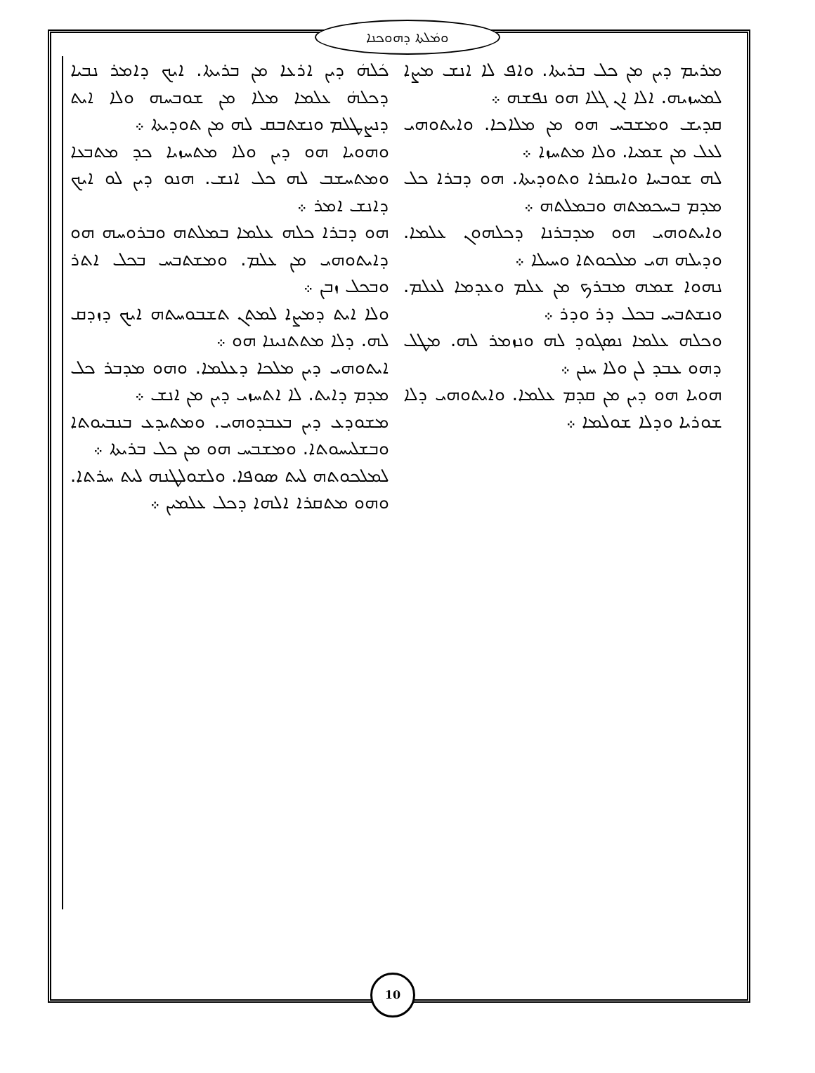ܘܡܿܠܬܐ ܕܗܘܟܢܐ
ܟܿܠܗܿ ܕܝܢ ܐܪܥܐ ܡܢ ܒܪܝܬܐ. ܐܝܟ ܕܐܡܪ ܢܒܝܐ ܕܟܠܗܿ ܥܠܡܐ ܡܠܐ ܡܢ ܫܘܒܚܗ ܘܠܐ ܐܝܬ ܕܢܨܛܠܡ ܘܢܫܬܒܩ ܠܗ ܡܢ ܬܘܕܝܬܐ ܀
ܘܗܘܝܐ ܗܘ ܕܝܢ ܘܠܐ ܡܬܚܙܝܐ ܟܕ ܡܬܒܥܐ ܘܡܬܚܫܒ ܠܗ ܟܠ ܐܢܫ. ܗܢܘ ܕܝܢ ܠܘ ܐܝܟ ܕܐܢܫ ܐܡܪ ܀
ܗܘ ܕܒܪܐ ܟܠܗ ܥܠܡܐ ܒܡܠܬܗ ܘܒܪܘܚܗ ܗܘ ܕܐܝܬܘܗܝ ܡܢ ܥܠܡ. ܘܡܫܬܒܚ ܒܟܠ ܐܬܪ ܘܒܟܠ ܙܒܢ ܀
ܘܠܐ ܐܝܬ ܕܡܨܐ ܠܡܬܢ ܬܫܒܘܚܬܗ ܐܝܟ ܕܙܕܩ ܠܗ. ܕܠܐ ܡܬܬܢܝܢܐ ܗܘ ܀
ܐܝܬܘܗܝ ܕܝܢ ܡܠܟܐ ܕܥܠܡܐ. ܘܗܘ ܡܕܒܪ ܟܠ ܡܕܡ ܕܐܝܬ. ܠܐ ܐܬܚܙܝ ܕܝܢ ܡܢ ܐܢܫ ܀
ܡܫܘܕܥ ܕܝܢ ܒܥܒܕܘܗܝ. ܘܡܬܝܕܥ ܒܢܒܝܘܬܐ ܘܒܫܠܝܚܘܬܐ. ܘܡܫܒܚ ܗܘ ܡܢ ܟܠ ܒܪܝܬܐ ܀
ܠܡܠܟܘܬܗ ܠܝܬ ܣܘܦܐ. ܘܠܫܘܠܛܢܗ ܠܝܬ ܚܪܬܐ. ܘܗܘ ܡܬܩܪܐ ܐܠܗܐ ܕܟܠ ܥܠܡܝܢ ܀
ܡܪܝܡ ܕܝܢ ܡܢ ܟܠ ܒܪܝܬܐ. ܘܐܦ ܠܐ ܐܢܫ ܡܨܐ ܠܡܚܙܝܗ. ܐܠܐ ܐܢ ܓܠܐ ܗܘ ܢܦܫܗ ܀
ܩܕܝܫ ܘܡܫܒܚ ܗܘ ܡܢ ܡܠܐܟܐ. ܘܐܝܬܘܗܝ ܠܥܠ ܡܢ ܫܡܝܐ. ܘܠܐ ܡܬܚܙܐ ܀
ܠܗ ܫܘܒܚܐ ܘܐܝܩܪܐ ܘܬܘܕܝܬܐ. ܗܘ ܕܒܪܐ ܟܠ ܡܕܡ ܒܚܟܡܬܗ ܘܒܡܠܬܗ ܀
ܘܐܝܬܘܗܝ ܗܘ ܡܕܒܪܢܐ ܕܟܠܗܘܢ ܥܠܡܐ. ܘܕܝܠܗ ܗܝ ܡܠܟܘܬܐ ܘܚܝܠܐ ܀
ܢܗܘܐ ܫܡܗ ܡܒܪܟ ܡܢ ܥܠܡ ܘܥܕܡܐ ܠܥܠܡ. ܘܢܫܬܒܚ ܒܟܠ ܕܪ ܘܕܪ ܀
ܘܟܠܗ ܥܠܡܐ ܢܣܓܘܕ ܠܗ ܘܢܙܡܪ ܠܗ. ܡܛܠ ܕܗܘ ܥܒܕ ܠܢ ܘܠܐ ܚܢܢ ܀
ܗܘܝܐ ܗܘ ܕܝܢ ܡܢ ܩܕܡ ܥܠܡܐ. ܘܐܝܬܘܗܝ ܕܠܐ ܫܘܪܝܐ ܘܕܠܐ ܫܘܠܡܐ ܀
10